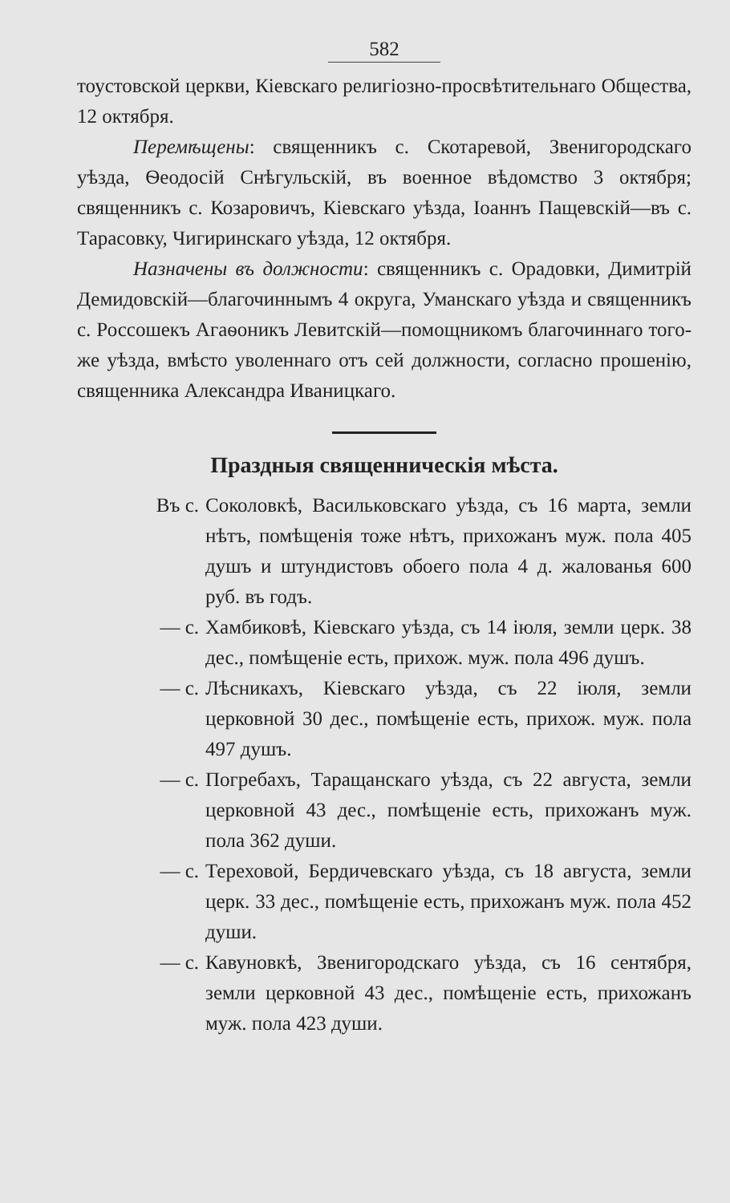582
тоустовской церкви, Кіевскаго религіозно-просвѣтительнаго Общества, 12 октября.
Перемѣщены: священникъ с. Скотаревой, Звенигородскаго уѣзда, Ѳеодосій Снѣгульскій, въ военное вѣдомство 3 октября; священникъ с. Козаровичъ, Кіевскаго уѣзда, Іоаннъ Пащевскій—въ с. Тарасовку, Чигиринскаго уѣзда, 12 октября.
Назначены въ должности: священникъ с. Орадовки, Димитрій Демидовскій—благочиннымъ 4 округа, Уманскаго уѣзда и священникъ с. Россошекъ Агаѳоникъ Левитскій—помощникомъ благочиннаго того-же уѣзда, вмѣсто уволеннаго отъ сей должности, согласно прошенію, священника Александра Иваницкаго.
Праздныя священническія мѣста.
Въ с. Соколовкѣ, Васильковскаго уѣзда, съ 16 марта, земли нѣтъ, помѣщенія тоже нѣтъ, прихожанъ муж. пола 405 душъ и штундистовъ обоего пола 4 д. жалованья 600 руб. въ годъ.
— с. Хамбиковѣ, Кіевскаго уѣзда, съ 14 іюля, земли церк. 38 дес., помѣщеніе есть, прихож. муж. пола 496 душъ.
— с. Лѣсникахъ, Кіевскаго уѣзда, съ 22 іюля, земли церковной 30 дес., помѣщеніе есть, прихож. муж. пола 497 душъ.
— с. Погребахъ, Таращанскаго уѣзда, съ 22 августа, земли церковной 43 дес., помѣщеніе есть, прихожанъ муж. пола 362 души.
— с. Тереховой, Бердичевскаго уѣзда, съ 18 августа, земли церк. 33 дес., помѣщеніе есть, прихожанъ муж. пола 452 души.
— с. Кавуновкѣ, Звенигородскаго уѣзда, съ 16 сентября, земли церковной 43 дес., помѣщеніе есть, прихожанъ муж. пола 423 души.